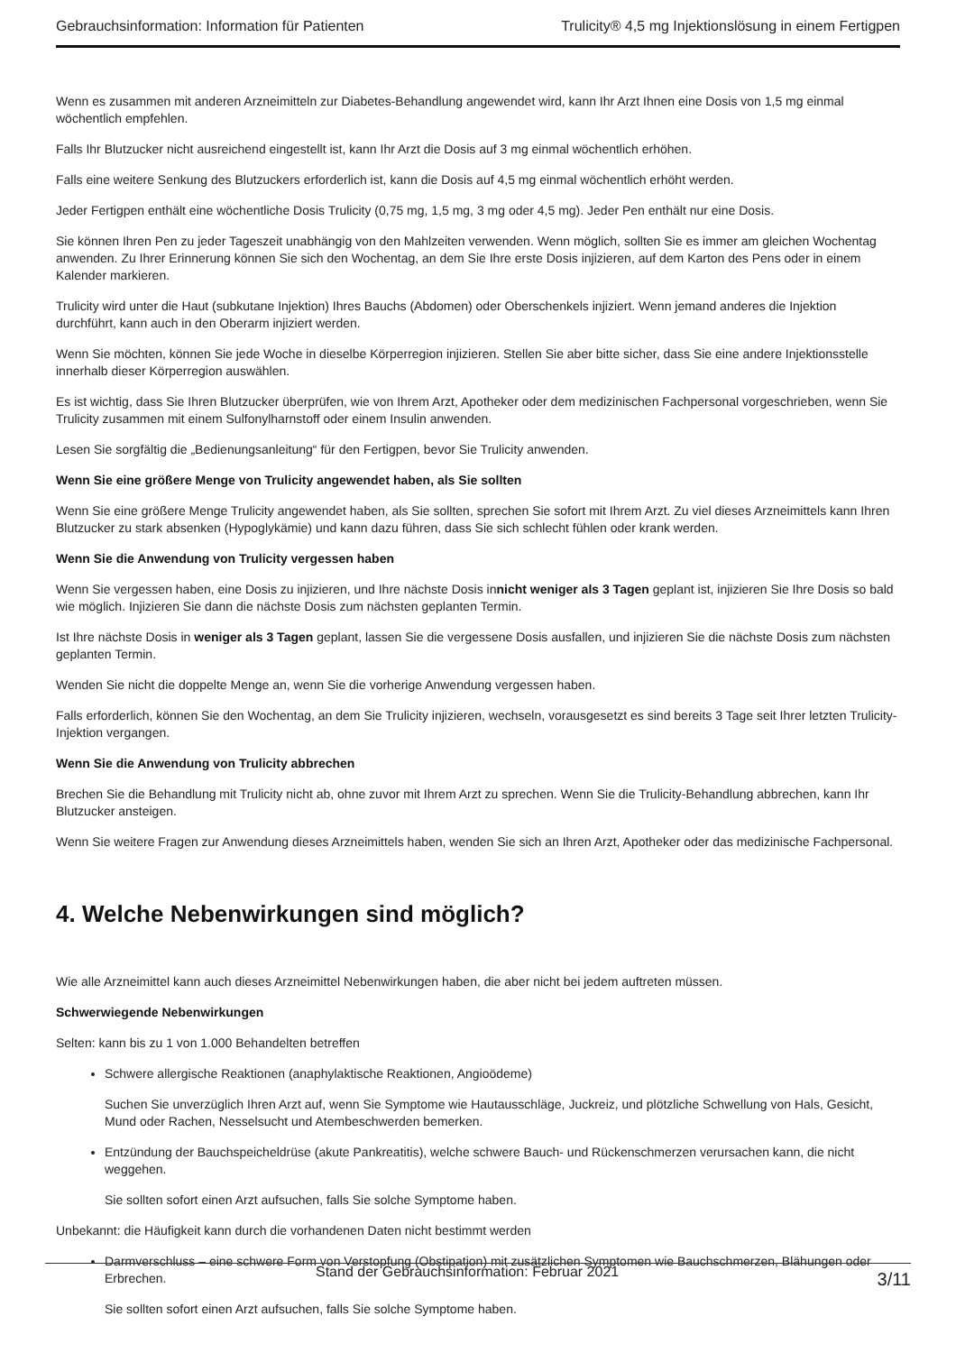Gebrauchsinformation: Information für Patienten Trulicity® 4,5 mg Injektionslösung in einem Fertigpen
Wenn es zusammen mit anderen Arzneimitteln zur Diabetes-Behandlung angewendet wird, kann Ihr Arzt Ihnen eine Dosis von 1,5 mg einmal wöchentlich empfehlen.
Falls Ihr Blutzucker nicht ausreichend eingestellt ist, kann Ihr Arzt die Dosis auf 3 mg einmal wöchentlich erhöhen.
Falls eine weitere Senkung des Blutzuckers erforderlich ist, kann die Dosis auf 4,5 mg einmal wöchentlich erhöht werden.
Jeder Fertigpen enthält eine wöchentliche Dosis Trulicity (0,75 mg, 1,5 mg, 3 mg oder 4,5 mg). Jeder Pen enthält nur eine Dosis.
Sie können Ihren Pen zu jeder Tageszeit unabhängig von den Mahlzeiten verwenden. Wenn möglich, sollten Sie es immer am gleichen Wochentag anwenden. Zu Ihrer Erinnerung können Sie sich den Wochentag, an dem Sie Ihre erste Dosis injizieren, auf dem Karton des Pens oder in einem Kalender markieren.
Trulicity wird unter die Haut (subkutane Injektion) Ihres Bauchs (Abdomen) oder Oberschenkels injiziert. Wenn jemand anderes die Injektion durchführt, kann auch in den Oberarm injiziert werden.
Wenn Sie möchten, können Sie jede Woche in dieselbe Körperregion injizieren. Stellen Sie aber bitte sicher, dass Sie eine andere Injektionsstelle innerhalb dieser Körperregion auswählen.
Es ist wichtig, dass Sie Ihren Blutzucker überprüfen, wie von Ihrem Arzt, Apotheker oder dem medizinischen Fachpersonal vorgeschrieben, wenn Sie Trulicity zusammen mit einem Sulfonylharnstoff oder einem Insulin anwenden.
Lesen Sie sorgfältig die „Bedienungsanleitung“ für den Fertigpen, bevor Sie Trulicity anwenden.
Wenn Sie eine größere Menge von Trulicity angewendet haben, als Sie sollten
Wenn Sie eine größere Menge Trulicity angewendet haben, als Sie sollten, sprechen Sie sofort mit Ihrem Arzt. Zu viel dieses Arzneimittels kann Ihren Blutzucker zu stark absenken (Hypoglykämie) und kann dazu führen, dass Sie sich schlecht fühlen oder krank werden.
Wenn Sie die Anwendung von Trulicity vergessen haben
Wenn Sie vergessen haben, eine Dosis zu injizieren, und Ihre nächste Dosis innicht weniger als 3 Tagen geplant ist, injizieren Sie Ihre Dosis so bald wie möglich. Injizieren Sie dann die nächste Dosis zum nächsten geplanten Termin.
Ist Ihre nächste Dosis in weniger als 3 Tagen geplant, lassen Sie die vergessene Dosis ausfallen, und injizieren Sie die nächste Dosis zum nächsten geplanten Termin.
Wenden Sie nicht die doppelte Menge an, wenn Sie die vorherige Anwendung vergessen haben.
Falls erforderlich, können Sie den Wochentag, an dem Sie Trulicity injizieren, wechseln, vorausgesetzt es sind bereits 3 Tage seit Ihrer letzten Trulicity-Injektion vergangen.
Wenn Sie die Anwendung von Trulicity abbrechen
Brechen Sie die Behandlung mit Trulicity nicht ab, ohne zuvor mit Ihrem Arzt zu sprechen. Wenn Sie die Trulicity-Behandlung abbrechen, kann Ihr Blutzucker ansteigen.
Wenn Sie weitere Fragen zur Anwendung dieses Arzneimittels haben, wenden Sie sich an Ihren Arzt, Apotheker oder das medizinische Fachpersonal.
4. Welche Nebenwirkungen sind möglich?
Wie alle Arzneimittel kann auch dieses Arzneimittel Nebenwirkungen haben, die aber nicht bei jedem auftreten müssen.
Schwerwiegende Nebenwirkungen
Selten: kann bis zu 1 von 1.000 Behandelten betreffen
Schwere allergische Reaktionen (anaphylaktische Reaktionen, Angioödeme)
Suchen Sie unverzüglich Ihren Arzt auf, wenn Sie Symptome wie Hautausschläge, Juckreiz, und plötzliche Schwellung von Hals, Gesicht, Mund oder Rachen, Nesselsucht und Atembeschwerden bemerken.
Entzündung der Bauchspeicheldrüse (akute Pankreatitis), welche schwere Bauch- und Rückenschmerzen verursachen kann, die nicht weggehen.
Sie sollten sofort einen Arzt aufsuchen, falls Sie solche Symptome haben.
Unbekannt: die Häufigkeit kann durch die vorhandenen Daten nicht bestimmt werden
Darmverschluss – eine schwere Form von Verstopfung (Obstipation) mit zusätzlichen Symptomen wie Bauchschmerzen, Blähungen oder Erbrechen.
Sie sollten sofort einen Arzt aufsuchen, falls Sie solche Symptome haben.
Stand der Gebrauchsinformation: Februar 2021 3/11